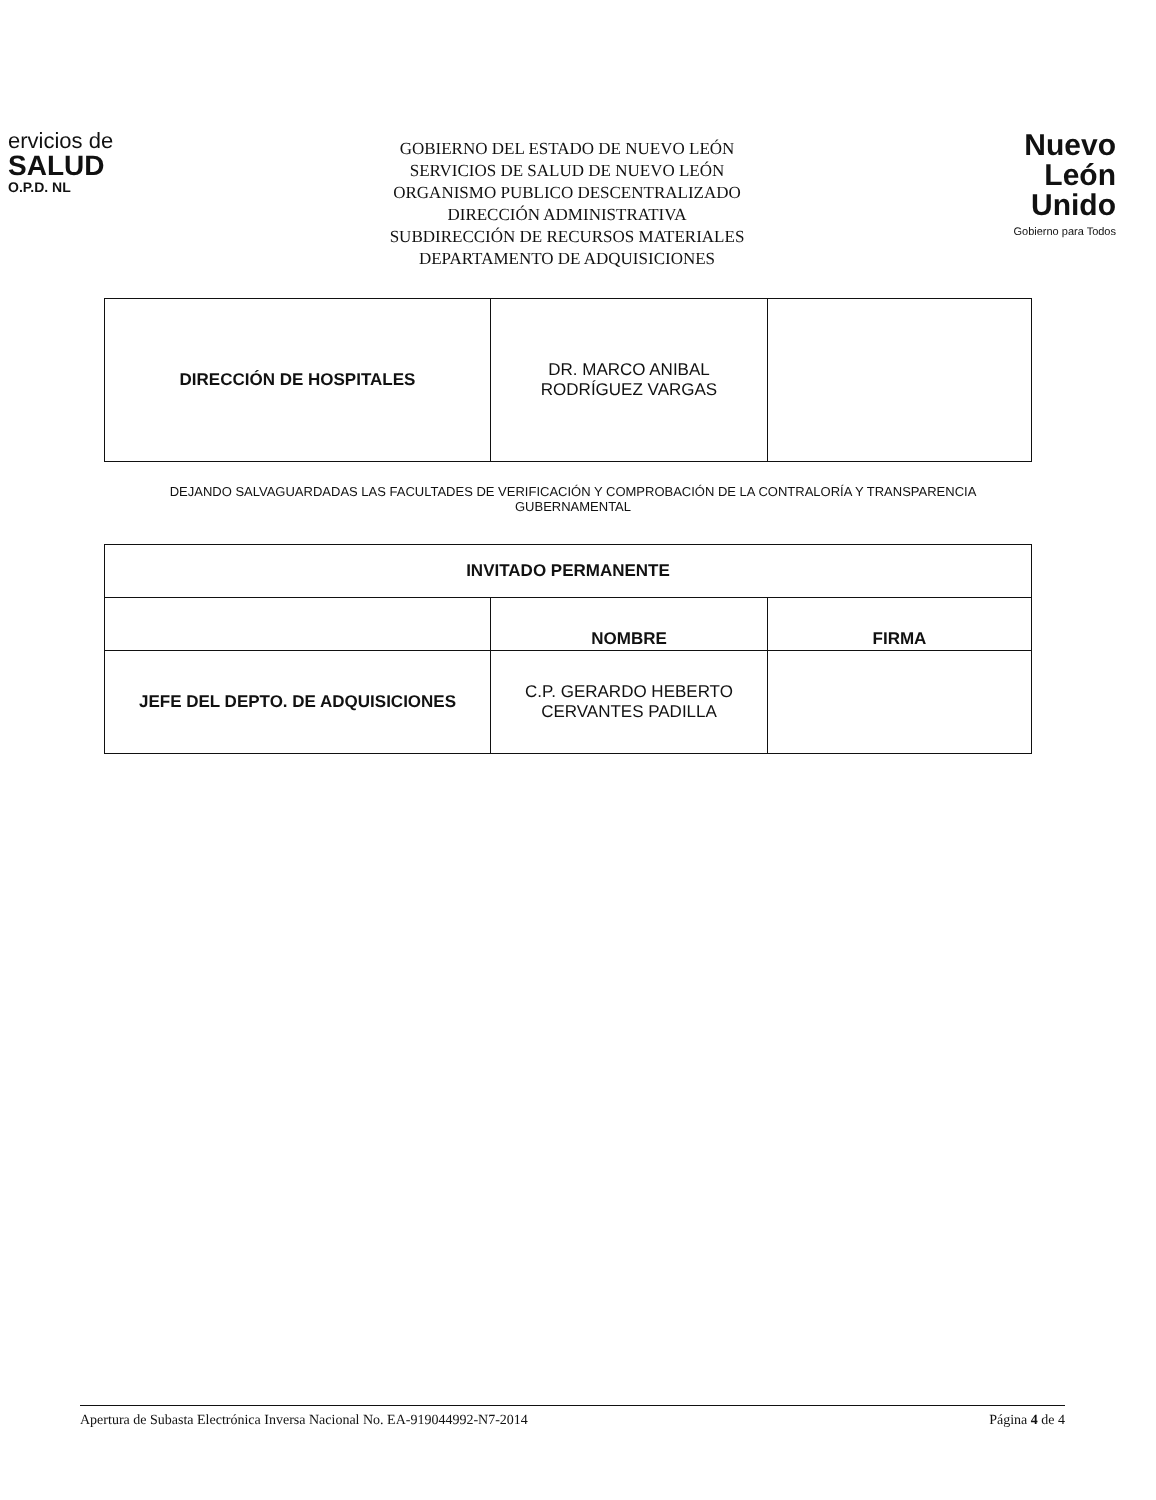ervicios de
SALUD
O.P.D. NL
GOBIERNO DEL ESTADO DE NUEVO LEÓN
SERVICIOS DE SALUD DE NUEVO LEÓN
ORGANISMO PUBLICO DESCENTRALIZADO
DIRECCIÓN ADMINISTRATIVA
SUBDIRECCIÓN DE RECURSOS MATERIALES
DEPARTAMENTO DE ADQUISICIONES
Nuevo
León
Unido
Gobierno para Todos
| DIRECCIÓN DE HOSPITALES | DR. MARCO ANIBAL RODRÍGUEZ VARGAS | |
DEJANDO SALVAGUARDADAS LAS FACULTADES DE VERIFICACIÓN Y COMPROBACIÓN DE LA CONTRALORÍA Y TRANSPARENCIA GUBERNAMENTAL
| INVITADO PERMANENTE | | |
| | NOMBRE | FIRMA |
| JEFE DEL DEPTO. DE ADQUISICIONES | C.P. GERARDO HEBERTO CERVANTES PADILLA | |
Apertura de Subasta Electrónica Inversa Nacional No. EA-919044992-N7-2014 Página 4 de 4